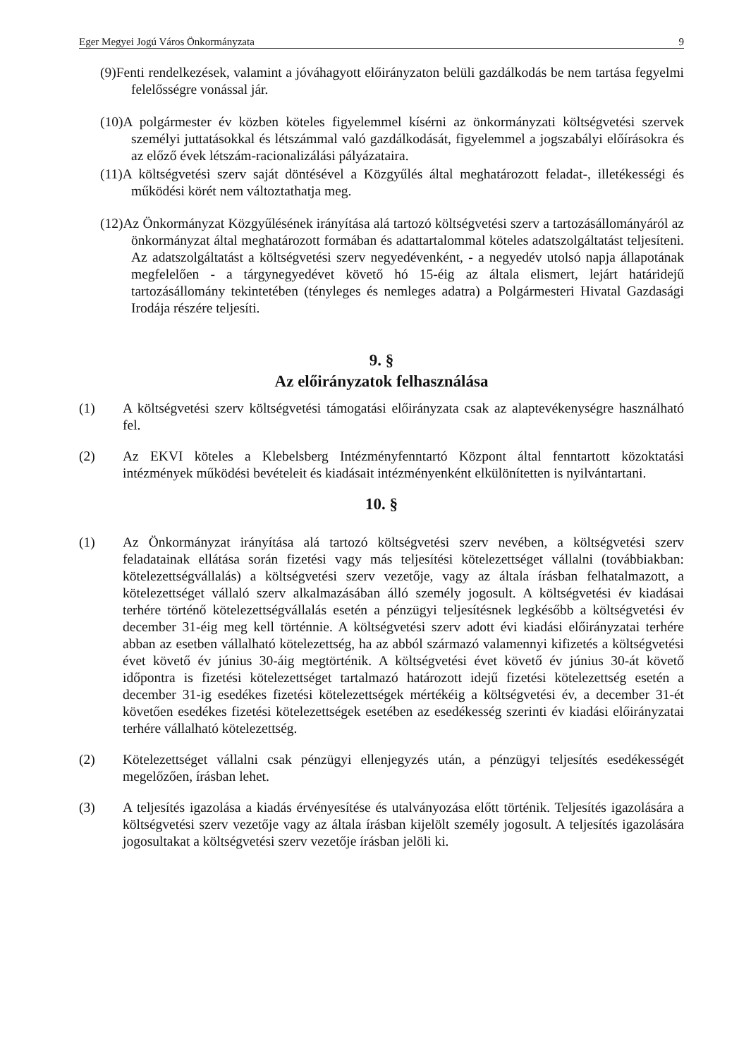Eger Megyei Jogú Város Önkormányzata 9
(9)Fenti rendelkezések, valamint a jóváhagyott előirányzaton belüli gazdálkodás be nem tartása fegyelmi felelősségre vonással jár.
(10)A polgármester év közben köteles figyelemmel kísérni az önkormányzati költségvetési szervek személyi juttatásokkal és létszámmal való gazdálkodását, figyelemmel a jogszabályi előírásokra és az előző évek létszám-racionalizálási pályázataira.
(11)A költségvetési szerv saját döntésével a Közgyűlés által meghatározott feladat-, illetékességi és működési körét nem változtathatja meg.
(12)Az Önkormányzat Közgyűlésének irányítása alá tartozó költségvetési szerv a tartozásállományáról az önkormányzat által meghatározott formában és adattartalommal köteles adatszolgáltatást teljesíteni. Az adatszolgáltatást a költségvetési szerv negyedévenként, - a negyedév utolsó napja állapotának megfelelően - a tárgynegyedévet követő hó 15-éig az általa elismert, lejárt határidejű tartozásállomány tekintetében (tényleges és nemleges adatra) a Polgármesteri Hivatal Gazdasági Irodája részére teljesíti.
9. §
Az előirányzatok felhasználása
(1) A költségvetési szerv költségvetési támogatási előirányzata csak az alaptevékenységre használható fel.
(2) Az EKVI köteles a Klebelsberg Intézményfenntartó Központ által fenntartott közoktatási intézmények működési bevételeit és kiadásait intézményenként elkülönítetten is nyilvántartani.
10. §
(1) Az Önkormányzat irányítása alá tartozó költségvetési szerv nevében, a költségvetési szerv feladatainak ellátása során fizetési vagy más teljesítési kötelezettséget vállalni (továbbiakban: kötelezettségvállalás) a költségvetési szerv vezetője, vagy az általa írásban felhatalmazott, a kötelezettséget vállaló szerv alkalmazásában álló személy jogosult. A költségvetési év kiadásai terhére történő kötelezettségvállalás esetén a pénzügyi teljesítésnek legkésőbb a költségvetési év december 31-éig meg kell történnie. A költségvetési szerv adott évi kiadási előirányzatai terhére abban az esetben vállalható kötelezettség, ha az abból származó valamennyi kifizetés a költségvetési évet követő év június 30-áig megtörténik. A költségvetési évet követő év június 30-át követő időpontra is fizetési kötelezettséget tartalmazó határozott idejű fizetési kötelezettség esetén a december 31-ig esedékes fizetési kötelezettségek mértékéig a költségvetési év, a december 31-ét követően esedékes fizetési kötelezettségek esetében az esedékesség szerinti év kiadási előirányzatai terhére vállalható kötelezettség.
(2) Kötelezettséget vállalni csak pénzügyi ellenjegyzés után, a pénzügyi teljesítés esedékességét megelőzően, írásban lehet.
(3) A teljesítés igazolása a kiadás érvényesítése és utalványozása előtt történik. Teljesítés igazolására a költségvetési szerv vezetője vagy az általa írásban kijelölt személy jogosult. A teljesítés igazolására jogosultakat a költségvetési szerv vezetője írásban jelöli ki.